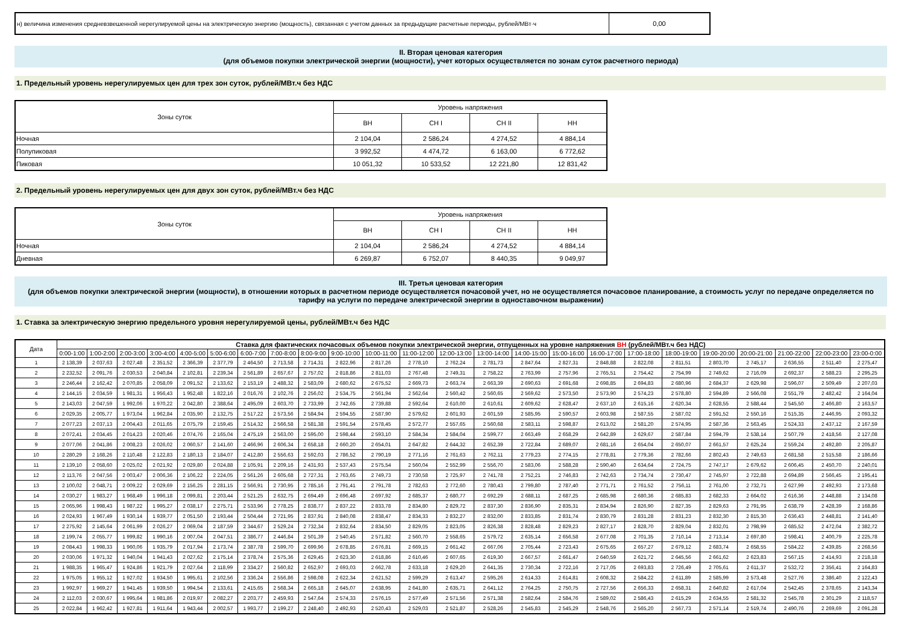| н) величина изменения средневзвешенной нерегулируемой цены на электрическую энергию (мощность), связанная с учетом данных за предыдущие расчетные периоды, рублей/МВт·ч | 0,00 |
II. Вторая ценовая категория
(для объемов покупки электрической энергии (мощности), учет которых осуществляется по зонам суток расчетного периода)
1. Предельный уровень нерегулируемых цен для трех зон суток, рублей/МВт.ч без НДС
| Зоны суток | Уровень напряжения | | | |
| | ВН | СН I | СН II | НН |
| Ночная | 2 104,04 | 2 586,24 | 4 274,52 | 4 884,14 |
| Полупиковая | 3 992,52 | 4 474,72 | 6 163,00 | 6 772,62 |
| Пиковая | 10 051,32 | 10 533,52 | 12 221,80 | 12 831,42 |
2. Предельный уровень нерегулируемых цен для двух зон суток, рублей/МВт.ч без НДС
| Зоны суток | Уровень напряжения | | | |
| | ВН | СН I | СН II | НН |
| Ночная | 2 104,04 | 2 586,24 | 4 274,52 | 4 884,14 |
| Дневная | 6 269,87 | 6 752,07 | 8 440,35 | 9 049,97 |
III. Третья ценовая категория
(для объемов покупки электрической энергии (мощности), в отношении которых в расчетном периоде осуществляется почасовой учет, но не осуществляется почасовое планирование, а стоимость услуг по передаче определяется по тарифу на услуги по передаче электрической энергии в одноставочном выражении)
1. Ставка за электрическую энергию предельного уровня нерегулируемой цены, рублей/МВт.ч без НДС
| Дата | Ставка для фактических почасовых объемов покупки электрической энергии, отпущенных на уровне напряжения ВН (рублей/МВт.ч без НДС) | | | | | | | | | | | | | | | | | | | | | | | |
| --- | --- | --- | --- | --- | --- | --- | --- | --- | --- | --- | --- | --- | --- | --- | --- | --- | --- | --- | --- | --- | --- | --- | --- | --- |
| | 0:00-1:00 | 1:00-2:00 | 2:00-3:00 | 3:00-4:00 | 4:00-5:00 | 5:00-6:00 | 6:00-7:00 | 7:00-8:00 | 8:00-9:00 | 9:00-10:00 | 10:00-11:00 | 11:00-12:00 | 12:00-13:00 | 13:00-14:00 | 14:00-15:00 | 15:00-16:00 | 16:00-17:00 | 17:00-18:00 | 18:00-19:00 | 19:00-20:00 | 20:00-21:00 | 21:00-22:00 | 22:00-23:00 | 23:00-0:00 |
| 1 | 2 138,39 | 2 037,63 | 2 027,48 | 2 351,52 | 2 366,39 | 2 377,79 | 2 464,50 | 2 713,58 | 2 714,31 | 2 822,96 | 2 817,26 | 2 778,10 | 2 762,24 | 2 781,73 | 2 847,64 | 2 827,31 | 2 848,88 | 2 822,08 | 2 811,51 | 2 803,70 | 2 745,17 | 2 636,55 | 2 511,40 | 2 275,47 |
| 2 | 2 232,52 | 2 091,76 | 2 030,53 | 2 040,84 | 2 102,81 | 2 239,34 | 2 561,89 | 2 657,67 | 2 757,02 | 2 818,86 | 2 811,03 | 2 767,48 | 2 749,31 | 2 758,22 | 2 763,99 | 2 757,96 | 2 765,51 | 2 754,42 | 2 754,99 | 2 749,62 | 2 716,09 | 2 692,37 | 2 588,23 | 2 295,25 |
| 3 | 2 246,44 | 2 162,42 | 2 070,85 | 2 058,09 | 2 091,52 | 2 133,62 | 2 153,19 | 2 488,32 | 2 583,09 | 2 680,62 | 2 675,52 | 2 669,73 | 2 663,74 | 2 663,39 | 2 690,63 | 2 691,68 | 2 698,85 | 2 694,83 | 2 680,96 | 2 684,37 | 2 629,98 | 2 596,07 | 2 509,49 | 2 207,03 |
| 4 | 2 144,15 | 2 034,59 | 1 981,31 | 1 956,43 | 1 952,48 | 1 822,16 | 2 016,76 | 2 102,76 | 2 256,02 | 2 534,75 | 2 561,94 | 2 562,64 | 2 560,42 | 2 560,65 | 2 569,62 | 2 573,50 | 2 573,90 | 2 574,23 | 2 578,80 | 2 594,89 | 2 566,08 | 2 551,79 | 2 482,42 | 2 164,04 |
| 5 | 2 143,03 | 2 047,59 | 1 992,06 | 1 970,22 | 2 042,80 | 2 388,64 | 2 495,09 | 2 603,70 | 2 733,99 | 2 742,65 | 2 739,88 | 2 592,64 | 2 610,00 | 2 610,61 | 2 609,62 | 2 628,47 | 2 637,10 | 2 615,16 | 2 620,34 | 2 628,55 | 2 588,44 | 2 545,50 | 2 466,80 | 2 163,57 |
| 6 | 2 029,35 | 2 005,77 | 1 973,04 | 1 962,84 | 2 035,90 | 2 132,75 | 2 517,22 | 2 573,56 | 2 584,94 | 2 594,55 | 2 587,90 | 2 579,62 | 2 601,93 | 2 601,59 | 2 585,95 | 2 590,57 | 2 603,98 | 2 587,55 | 2 587,02 | 2 591,52 | 2 550,16 | 2 515,35 | 2 446,95 | 2 093,32 |
| 7 | 2 077,23 | 2 037,13 | 2 004,43 | 2 011,65 | 2 075,79 | 2 159,45 | 2 514,32 | 2 566,58 | 2 581,38 | 2 591,54 | 2 578,45 | 2 572,77 | 2 557,65 | 2 560,68 | 2 583,11 | 2 598,87 | 2 613,02 | 2 581,20 | 2 574,95 | 2 587,36 | 2 563,45 | 2 524,33 | 2 437,12 | 2 167,59 |
| 8 | 2 072,41 | 2 034,45 | 2 014,23 | 2 020,46 | 2 074,76 | 2 165,04 | 2 475,19 | 2 563,00 | 2 595,00 | 2 598,44 | 2 593,10 | 2 584,34 | 2 584,04 | 2 599,77 | 2 663,49 | 2 658,29 | 2 642,89 | 2 629,67 | 2 587,84 | 2 594,79 | 2 538,14 | 2 507,79 | 2 418,56 | 2 127,08 |
| 9 | 2 077,06 | 2 041,86 | 2 008,23 | 2 026,02 | 2 060,57 | 2 141,60 | 2 466,96 | 2 606,34 | 2 658,18 | 2 660,20 | 2 654,01 | 2 647,82 | 2 644,32 | 2 652,39 | 2 722,84 | 2 689,07 | 2 681,16 | 2 654,04 | 2 650,07 | 2 661,57 | 2 625,24 | 2 559,24 | 2 492,80 | 2 205,87 |
| 10 | 2 280,29 | 2 168,26 | 2 110,48 | 2 122,83 | 2 180,13 | 2 184,07 | 2 412,80 | 2 556,63 | 2 592,03 | 2 786,52 | 2 790,19 | 2 771,16 | 2 761,63 | 2 762,11 | 2 779,23 | 2 774,15 | 2 778,81 | 2 779,36 | 2 782,66 | 2 802,43 | 2 749,63 | 2 681,58 | 2 515,58 | 2 186,66 |
| 11 | 2 139,10 | 2 058,60 | 2 025,02 | 2 021,92 | 2 029,80 | 2 024,88 | 2 105,91 | 2 209,16 | 2 431,93 | 2 537,43 | 2 575,54 | 2 560,04 | 2 552,99 | 2 556,70 | 2 583,06 | 2 588,28 | 2 590,40 | 2 634,64 | 2 724,75 | 2 747,17 | 2 679,62 | 2 606,45 | 2 450,70 | 2 240,01 |
| 12 | 2 113,76 | 2 047,56 | 2 003,47 | 2 006,36 | 2 106,22 | 2 224,05 | 2 561,26 | 2 605,68 | 2 727,31 | 2 763,65 | 2 749,73 | 2 730,58 | 2 725,97 | 2 741,78 | 2 752,21 | 2 746,83 | 2 742,63 | 2 734,74 | 2 730,47 | 2 745,97 | 2 722,88 | 2 694,89 | 2 566,45 | 2 195,41 |
| 13 | 2 100,02 | 2 048,71 | 2 009,22 | 2 029,69 | 2 156,25 | 2 281,15 | 2 566,91 | 2 730,95 | 2 785,16 | 2 791,41 | 2 791,78 | 2 782,63 | 2 772,60 | 2 780,43 | 2 799,80 | 2 787,40 | 2 771,71 | 2 761,52 | 2 756,11 | 2 761,00 | 2 732,71 | 2 627,99 | 2 492,93 | 2 173,68 |
| 14 | 2 030,27 | 1 983,27 | 1 968,49 | 1 996,18 | 2 099,81 | 2 203,44 | 2 521,25 | 2 632,75 | 2 694,49 | 2 696,48 | 2 697,92 | 2 685,37 | 2 680,77 | 2 692,29 | 2 688,11 | 2 687,25 | 2 685,98 | 2 680,36 | 2 685,83 | 2 682,33 | 2 664,02 | 2 616,36 | 2 448,88 | 2 134,08 |
| 15 | 2 065,96 | 1 998,43 | 1 987,22 | 1 995,27 | 2 038,17 | 2 275,71 | 2 533,96 | 2 778,25 | 2 838,77 | 2 837,22 | 2 833,78 | 2 834,80 | 2 829,72 | 2 837,30 | 2 836,90 | 2 835,31 | 2 834,94 | 2 826,90 | 2 827,35 | 2 829,63 | 2 791,95 | 2 638,79 | 2 428,39 | 2 168,86 |
| 16 | 2 024,93 | 1 967,49 | 1 930,14 | 1 939,77 | 2 051,50 | 2 193,44 | 2 504,44 | 2 721,95 | 2 837,91 | 2 840,08 | 2 838,47 | 2 834,33 | 2 832,27 | 2 832,00 | 2 833,85 | 2 831,74 | 2 830,79 | 2 831,28 | 2 831,23 | 2 832,30 | 2 815,30 | 2 636,43 | 2 448,81 | 2 141,40 |
| 17 | 2 275,92 | 2 145,64 | 2 061,99 | 2 026,27 | 2 069,04 | 2 187,59 | 2 344,67 | 2 529,24 | 2 732,34 | 2 832,64 | 2 834,50 | 2 829,05 | 2 823,05 | 2 826,38 | 2 828,48 | 2 829,23 | 2 827,17 | 2 828,70 | 2 829,04 | 2 832,01 | 2 798,99 | 2 685,52 | 2 472,04 | 2 382,72 |
| 18 | 2 199,74 | 2 055,77 | 1 999,82 | 1 990,16 | 2 007,04 | 2 047,51 | 2 386,77 | 2 446,84 | 2 501,39 | 2 540,45 | 2 571,82 | 2 560,70 | 2 558,65 | 2 579,72 | 2 635,14 | 2 656,58 | 2 677,08 | 2 701,35 | 2 710,14 | 2 713,14 | 2 697,80 | 2 598,41 | 2 400,79 | 2 225,78 |
| 19 | 2 084,43 | 1 998,33 | 1 960,06 | 1 935,79 | 2 017,94 | 2 173,74 | 2 387,78 | 2 599,70 | 2 699,96 | 2 678,85 | 2 676,81 | 2 669,15 | 2 661,42 | 2 667,06 | 2 705,44 | 2 723,43 | 2 675,65 | 2 657,27 | 2 679,12 | 2 683,74 | 2 658,55 | 2 584,22 | 2 439,85 | 2 268,56 |
| 20 | 2 030,06 | 1 971,32 | 1 940,04 | 1 941,43 | 2 027,62 | 2 175,14 | 2 378,74 | 2 575,36 | 2 629,45 | 2 623,30 | 2 618,86 | 2 610,46 | 2 607,65 | 2 619,30 | 2 667,57 | 2 661,47 | 2 640,59 | 2 621,72 | 2 645,56 | 2 661,62 | 2 623,83 | 2 567,15 | 2 414,93 | 2 218,18 |
| 21 | 1 988,35 | 1 965,47 | 1 924,86 | 1 921,79 | 2 027,64 | 2 118,99 | 2 334,27 | 2 560,82 | 2 652,97 | 2 693,03 | 2 662,78 | 2 633,18 | 2 629,20 | 2 641,35 | 2 730,34 | 2 722,16 | 2 717,05 | 2 693,83 | 2 726,49 | 2 705,61 | 2 611,37 | 2 532,72 | 2 356,41 | 2 164,83 |
| 22 | 1 975,05 | 1 955,12 | 1 927,02 | 1 934,50 | 1 995,61 | 2 102,56 | 2 336,24 | 2 556,86 | 2 598,08 | 2 622,34 | 2 621,52 | 2 599,29 | 2 613,47 | 2 595,26 | 2 614,33 | 2 614,81 | 2 608,32 | 2 584,22 | 2 611,89 | 2 585,99 | 2 573,48 | 2 527,76 | 2 386,40 | 2 122,43 |
| 23 | 1 992,97 | 1 969,27 | 1 941,45 | 1 939,50 | 1 994,54 | 2 133,61 | 2 415,65 | 2 568,34 | 2 665,18 | 2 645,07 | 2 638,95 | 2 641,80 | 2 635,71 | 2 641,12 | 2 764,25 | 2 750,75 | 2 727,56 | 2 656,33 | 2 658,31 | 2 640,82 | 2 617,04 | 2 542,45 | 2 378,65 | 2 143,34 |
| 24 | 2 112,03 | 2 030,67 | 1 995,64 | 1 981,86 | 2 019,97 | 2 082,27 | 2 203,77 | 2 459,93 | 2 547,64 | 2 574,33 | 2 576,15 | 2 577,49 | 2 571,56 | 2 571,38 | 2 582,64 | 2 584,76 | 2 589,02 | 2 586,43 | 2 615,29 | 2 634,55 | 2 581,32 | 2 545,78 | 2 301,29 | 2 118,57 |
| 25 | 2 022,84 | 1 962,42 | 1 927,81 | 1 911,64 | 1 943,44 | 2 002,57 | 1 993,77 | 2 199,27 | 2 248,40 | 2 492,93 | 2 520,43 | 2 529,03 | 2 521,87 | 2 528,26 | 2 545,83 | 2 545,29 | 2 548,76 | 2 565,20 | 2 567,73 | 2 571,14 | 2 519,74 | 2 490,76 | 2 269,69 | 2 091,28 |